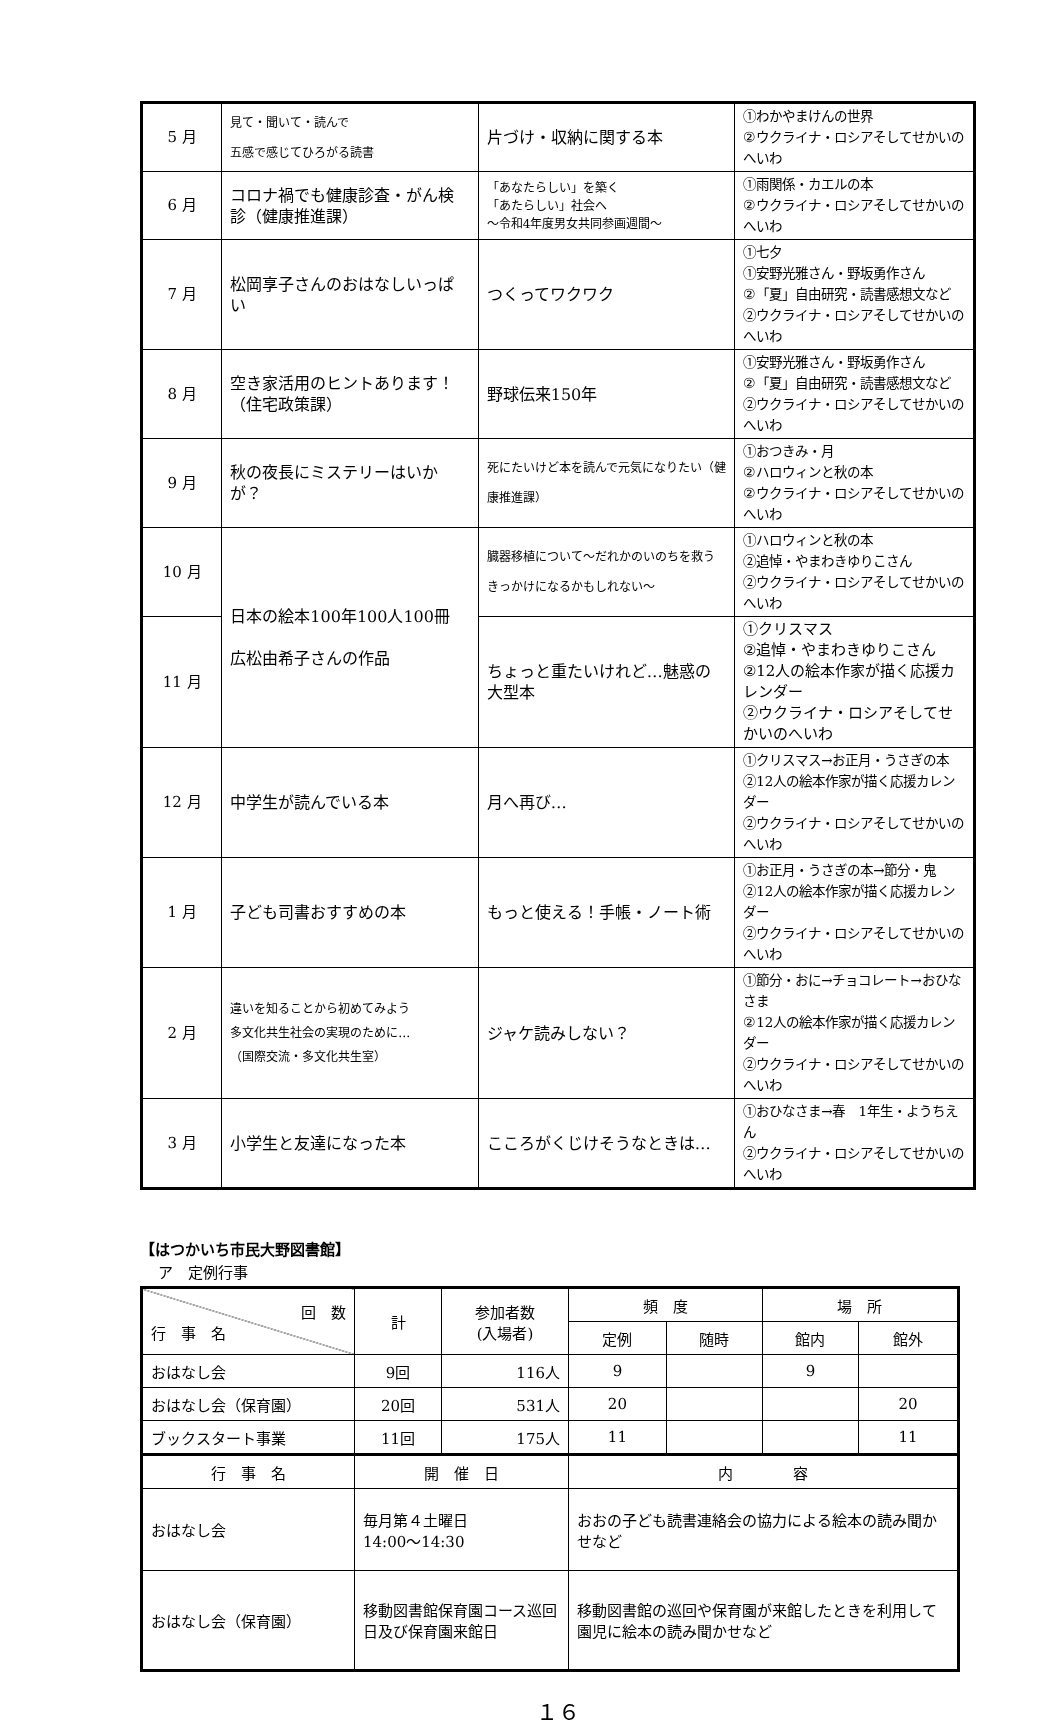| 5 月 | 見て・聞いて・読んで 五感で感じてひろがる読書 | 片づけ・収納に関する本 | ①わかやまけんの世界 ②ウクライナ・ロシアそしてせかいのへいわ |
| 6 月 | コロナ禍でも健康診査・がん検診（健康推進課） | 「あなたらしい」を築く 「あたらしい」社会へ ～令和4年度男女共同参画週間～ | ①雨関係・カエルの本 ②ウクライナ・ロシアそしてせかいのへいわ |
| 7 月 | 松岡享子さんのおはなしいっぱい | つくってワクワク | ①七夕 ①安野光雅さん・野坂勇作さん ②「夏」自由研究・読書感想文など ②ウクライナ・ロシアそしてせかいのへいわ |
| 8 月 | 空き家活用のヒントあります！（住宅政策課） | 野球伝来150年 | ①安野光雅さん・野坂勇作さん ②「夏」自由研究・読書感想文など ②ウクライナ・ロシアそしてせかいのへいわ |
| 9 月 | 秋の夜長にミステリーはいかが？ | 死にたいけど本を読んで元気になりたい（健康推進課） | ①おつきみ・月 ②ハロウィンと秋の本 ②ウクライナ・ロシアそしてせかいのへいわ |
| 10 月 | 日本の絵本100年100人100冊 広松由希子さんの作品 | 臓器移植について～だれかのいのちを救うきっかけになるかもしれない～ | ①ハロウィンと秋の本 ②追悼・やまわきゆりこさん ②ウクライナ・ロシアそしてせかいのへいわ |
| 11 月 | | ちょっと重たいけれど…魅惑の大型本 | ①クリスマス ②追悼・やまわきゆりこさん ②12人の絵本作家が描く応援カレンダー ②ウクライナ・ロシアそしてせかいのへいわ |
| 12 月 | 中学生が読んでいる本 | 月へ再び… | ①クリスマス→お正月・うさぎの本 ②12人の絵本作家が描く応援カレンダー ②ウクライナ・ロシアそしてせかいのへいわ |
| 1 月 | 子ども司書おすすめの本 | もっと使える！手帳・ノート術 | ①お正月・うさぎの本→節分・鬼 ②12人の絵本作家が描く応援カレンダー ②ウクライナ・ロシアそしてせかいのへいわ |
| 2 月 | 違いを知ることから初めてみよう 多文化共生社会の実現のために… （国際交流・多文化共生室） | ジャケ読みしない？ | ①節分・おに→チョコレート→おひなさま ②12人の絵本作家が描く応援カレンダー ②ウクライナ・ロシアそしてせかいのへいわ |
| 3 月 | 小学生と友達になった本 | こころがくじけそうなときは… | ①おひなさま→春 1年生・ようちえん ②ウクライナ・ロシアそしてせかいのへいわ |
【はつかいち市民大野図書館】
ア　定例行事
| 回 数 行 事 名 | 計 | 参加者数 (入場者) | 頻 度 | | 場 所 | |
| --- | --- | --- | --- | --- | --- | --- |
| | | | 定例 | 随時 | 館内 | 館外 |
| おはなし会 | 9回 | 116人 | 9 | | 9 | |
| おはなし会（保育園） | 20回 | 531人 | 20 | | | 20 |
| ブックスタート事業 | 11回 | 175人 | 11 | | | 11 |
| 行 事 名 | 開 催 日 | | 内 容 | | | |
| おはなし会 | 毎月第４土曜日 14:00～14:30 | | おおの子ども読書連絡会の協力による絵本の読み聞かせなど | | | |
| おはなし会（保育園） | 移動図書館保育園コース巡回日及び保育園来館日 | | 移動図書館の巡回や保育園が来館したときを利用して園児に絵本の読み聞かせなど | | | |
１６